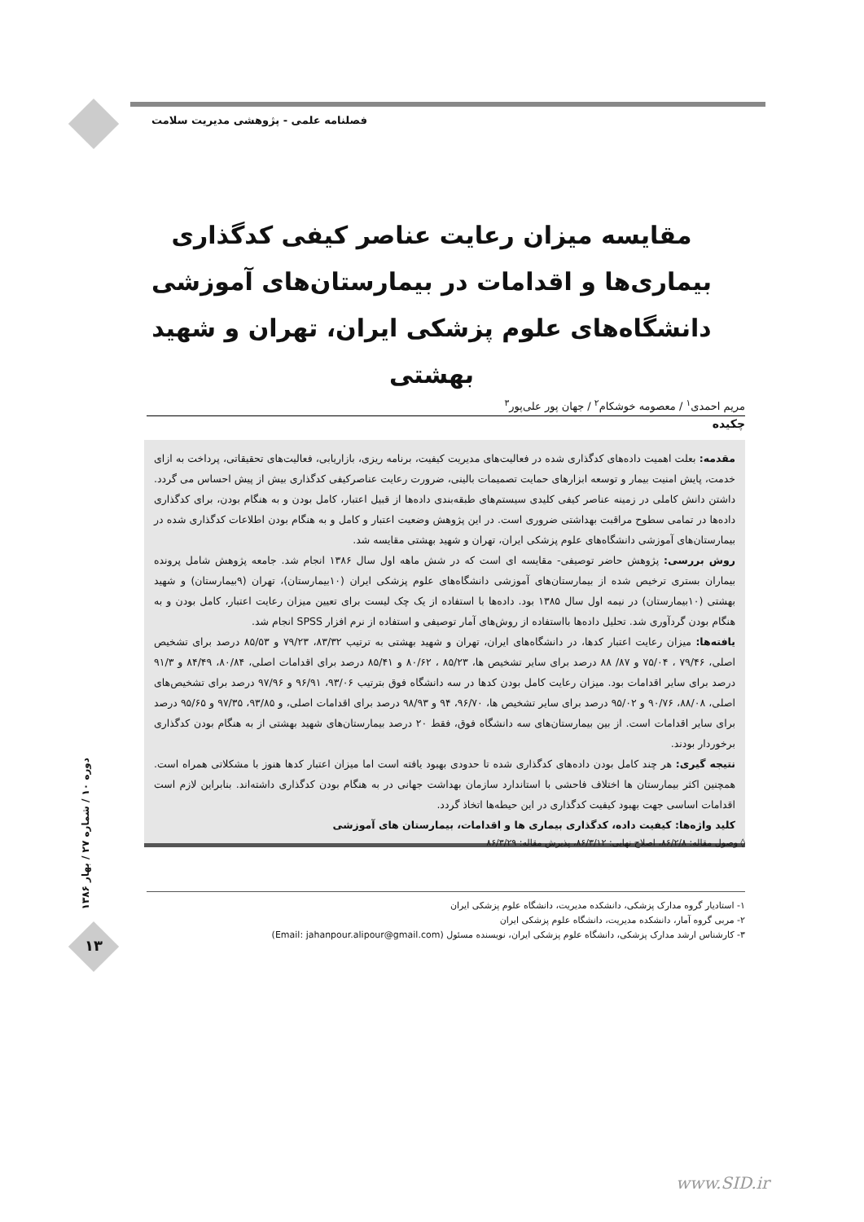فصلنامه علمی - پژوهشی مدیریت سلامت
مقایسه میزان رعایت عناصر کیفی کدگذاری بیماری‌ها و اقدامات در بیمارستان‌های آموزشی دانشگاه‌های علوم پزشکی ایران، تهران و شهید بهشتی
مریم احمدی<sup>۱</sup> / معصومه خوشکام<sup>۲</sup> / جهان پور علی‌پور<sup>۳</sup>
چکیده
مقدمه: بعلت اهمیت داده‌های کدگذاری شده در فعالیت‌های مدیریت کیفیت، برنامه ریزی، بازاریابی، فعالیت‌های تحقیقاتی، پرداخت به ازای خدمت، پایش امنیت بیمار و توسعه ابزارهای حمایت تصمیمات بالینی، ضرورت رعایت عناصرکیفی کدگذاری بیش از پیش احساس می گردد. داشتن دانش کاملی در زمینه عناصر کیفی کلیدی سیستم‌های طبقه‌بندی داده‌ها از قبیل اعتبار، کامل بودن و به هنگام بودن، برای کدگذاری داده‌ها در تمامی سطوح مراقبت بهداشتی ضروری است. در این پژوهش وضعیت اعتبار و کامل و به هنگام بودن اطلاعات کدگذاری شده در بیمارستان‌های آموزشی دانشگاه‌های علوم پزشکی ایران، تهران و شهید بهشتی مقایسه شد.
روش بررسی: پژوهش حاضر توصیفی- مقایسه ای است که در شش ماهه اول سال ۱۳۸۶ انجام شد. جامعه پژوهش شامل پرونده بیماران بستری ترخیص شده از بیمارستان‌های آموزشی دانشگاه‌های علوم پزشکی ایران (۱۰بیمارستان)، تهران (۹بیمارستان) و شهید بهشتی (۱۰بیمارستان) در نیمه اول سال ۱۳۸۵ بود. داده‌ها با استفاده از یک چک لیست برای تعیین میزان رعایت اعتبار، کامل بودن و به هنگام بودن گردآوری شد. تحلیل داده‌ها بااستفاده از روش‌های آمار توصیفی و استفاده از نرم افزار SPSS انجام شد.
یافته‌ها: میزان رعایت اعتبار کدها، در دانشگاه‌های ایران، تهران و شهید بهشتی به ترتیب ۸۳/۳۲، ۷۹/۲۳ و ۸۵/۵۳ درصد برای تشخیص اصلی، ۷۹/۴۶ ، ۷۵/۰۴ و ۸۷/ ۸۸ درصد برای سایر تشخیص ها، ۸۵/۲۳ ، ۸۰/۶۲ و ۸۵/۴۱ درصد برای اقدامات اصلی، ۸۰/۸۴، ۸۴/۴۹ و ۹۱/۳ درصد برای سایر اقدامات بود. میزان رعایت کامل بودن کدها در سه دانشگاه فوق بترتیب ۹۳/۰۶، ۹۶/۹۱ و ۹۷/۹۶ درصد برای تشخیص‌های اصلی، ۸۸/۰۸، ۹۰/۷۶ و ۹۵/۰۲ درصد برای سایر تشخیص ها، ۹۶/۷۰، ۹۴ و ۹۸/۹۳ درصد برای اقدامات اصلی، و ۹۳/۸۵، ۹۷/۳۵ و ۹۵/۶۵ درصد برای سایر اقدامات است. از بین بیمارستان‌های سه دانشگاه فوق، فقط ۲۰ درصد بیمارستان‌های شهید بهشتی از به هنگام بودن کدگذاری برخوردار بودند.
نتیجه گیری: هر چند کامل بودن داده‌های کدگذاری شده تا حدودی بهبود یافته است اما میزان اعتبار کدها هنوز با مشکلاتی همراه است. همچنین اکثر بیمارستان ها اختلاف فاحشی با استاندارد سازمان بهداشت جهانی در به هنگام بودن کدگذاری داشته‌اند. بنابراین لازم است اقدامات اساسی جهت بهبود کیفیت کدگذاری در این حیطه‌ها اتخاذ گردد.
کلید واژه‌ها: کیفیت داده، کدگذاری بیماری ها و اقدامات، بیمارستان های آموزشی
◊ وصول مقاله: ۸۶/۲/۸، اصلاح نهایی: ۸۶/۳/۱۲، پذیرش مقاله: ۸۶/۳/۲۹
۱- استادیار گروه مدارک پزشکی، دانشکده مدیریت، دانشگاه علوم پزشکی ایران
۲- مربی گروه آمار، دانشکده مدیریت، دانشگاه علوم پزشکی ایران
۳- کارشناس ارشد مدارک پزشکی، دانشگاه علوم پزشکی ایران، نویسنده مسئول (Email: jahanpour.alipour@gmail.com)
دوره ۱۰ / شماره ۲۷ / بهار ۱۳۸۶
۱۳
www.SID.ir